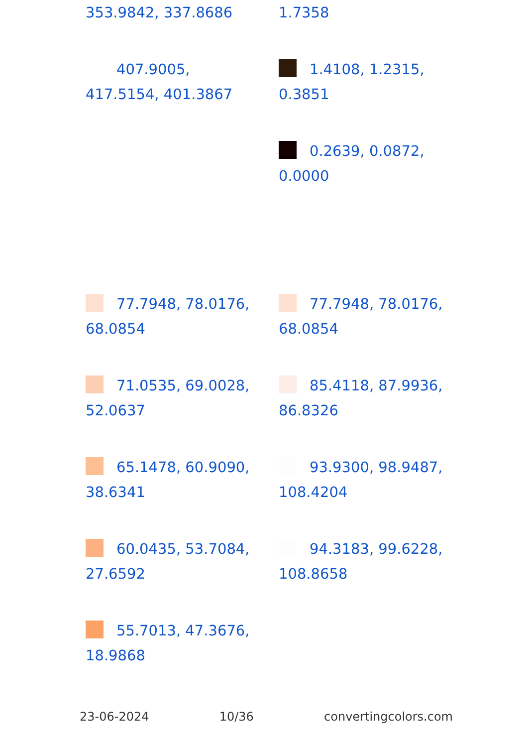353.9842, 337.8686
407.9005, 417.5154, 401.3867
1.7358
1.4108, 1.2315, 0.3851
0.2639, 0.0872, 0.0000
77.7948, 78.0176, 68.0854
71.0535, 69.0028, 52.0637
65.1478, 60.9090, 38.6341
60.0435, 53.7084, 27.6592
55.7013, 47.3676, 18.9868
77.7948, 78.0176, 68.0854
85.4118, 87.9936, 86.8326
93.9300, 98.9487, 108.4204
94.3183, 99.6228, 108.8658
23-06-2024 10/36 convertingcolors.com